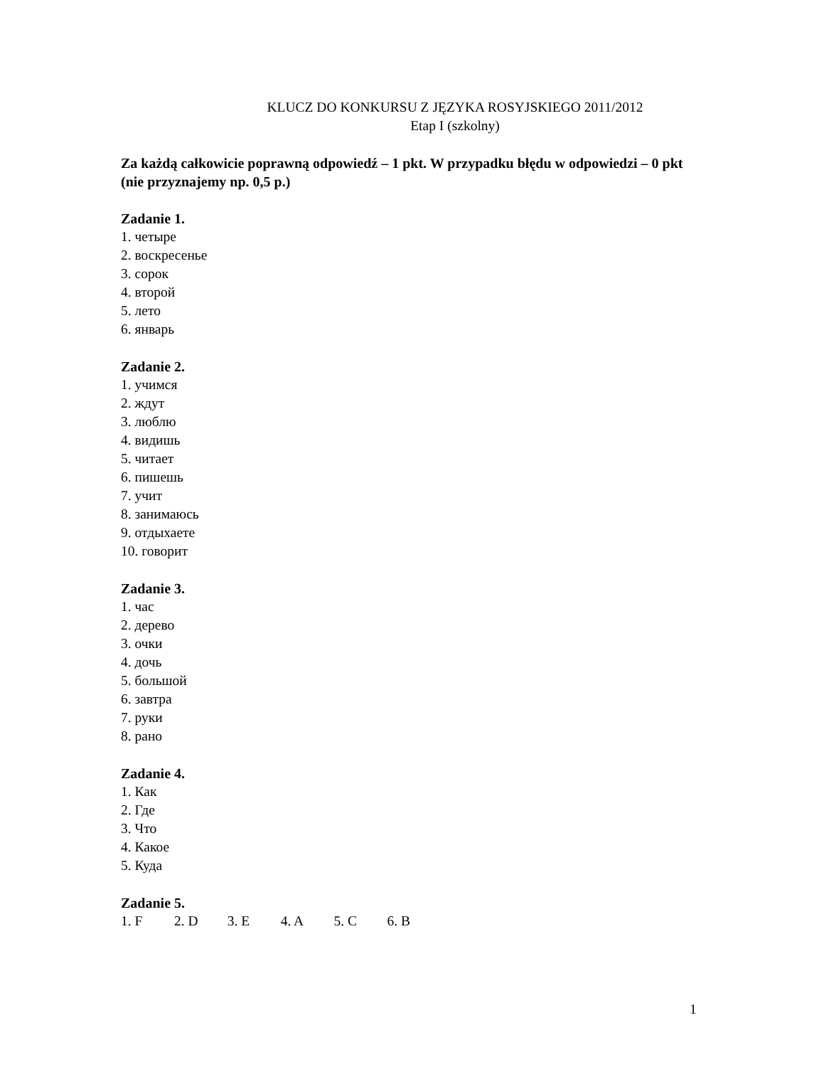KLUCZ DO KONKURSU Z JĘZYKA ROSYJSKIEGO 2011/2012
Etap I (szkolny)
Za każdą całkowicie poprawną odpowiedź – 1 pkt. W przypadku błędu w odpowiedzi – 0 pkt (nie przyznajemy np. 0,5 p.)
Zadanie 1.
1. четыре
2. воскресенье
3. сорок
4. второй
5. лето
6. январь
Zadanie 2.
1. учимся
2. ждут
3. люблю
4. видишь
5. читает
6. пишешь
7. учит
8. занимаюсь
9. отдыхаете
10. говорит
Zadanie 3.
1. час
2. дерево
3. очки
4. дочь
5. большой
6. завтра
7. руки
8. рано
Zadanie 4.
1. Как
2. Где
3. Что
4. Какое
5. Куда
Zadanie 5.
1. F 2. D 3. E 4. A 5. C 6. B
1